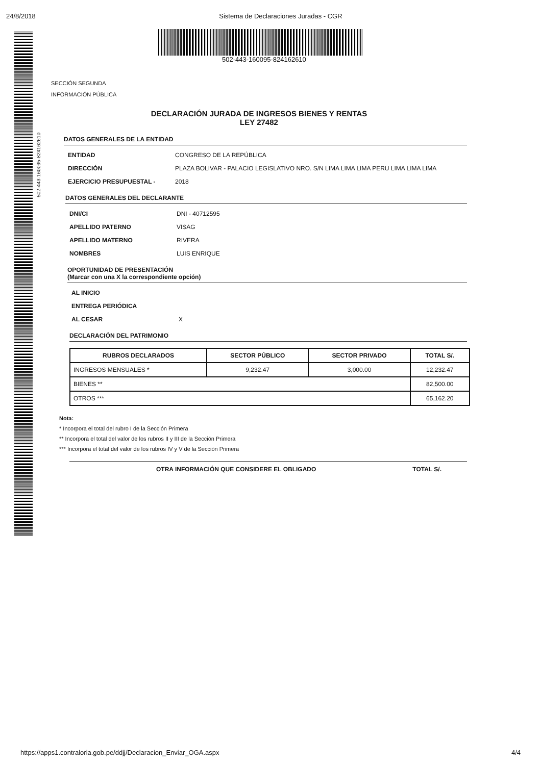24/8/2018 Sistema de Declaraciones Juradas - CGR
502-443-160095-824162610
502-443-160095-824162610
SECCIÓN SEGUNDA
INFORMACIÓN PÚBLICA
DECLARACIÓN JURADA DE INGRESOS BIENES Y RENTAS
LEY 27482
DATOS GENERALES DE LA ENTIDAD
ENTIDAD CONGRESO DE LA REPÚBLICA
DIRECCIÓN PLAZA BOLIVAR - PALACIO LEGISLATIVO NRO. S/N LIMA LIMA LIMA PERU LIMA LIMA LIMA
EJERCICIO PRESUPUESTAL - 2018
DATOS GENERALES DEL DECLARANTE
DNI/CI DNI - 40712595
APELLIDO PATERNO VISAG
APELLIDO MATERNO RIVERA
NOMBRES LUIS ENRIQUE
OPORTUNIDAD DE PRESENTACIÓN
(Marcar con una X la correspondiente opción)
AL INICIO
ENTREGA PERIÓDICA
AL CESAR X
DECLARACIÓN DEL PATRIMONIO
| RUBROS DECLARADOS | SECTOR PÚBLICO | SECTOR PRIVADO | TOTAL S/. |
| --- | --- | --- | --- |
| INGRESOS MENSUALES * | 9,232.47 | 3,000.00 | 12,232.47 |
| BIENES ** | | | 82,500.00 |
| OTROS *** | | | 65,162.20 |
Nota:
* Incorpora el total del rubro I de la Sección Primera
** Incorpora el total del valor de los rubros II y III de la Sección Primera
*** Incorpora el total del valor de los rubros IV y V de la Sección Primera
OTRA INFORMACIÓN QUE CONSIDERE EL OBLIGADO TOTAL S/.
https://apps1.contraloria.gob.pe/ddjj/Declaracion_Enviar_OGA.aspx 4/4